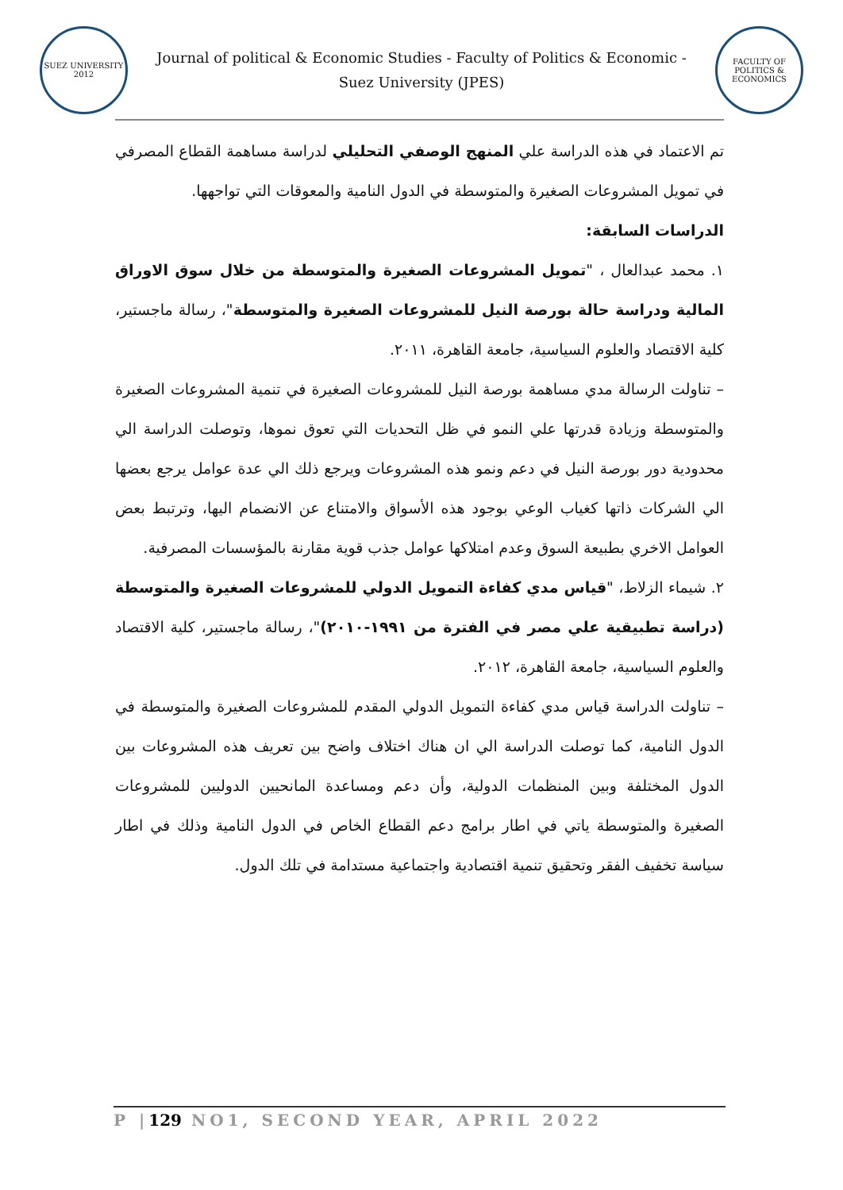SUEZ UNIVERSITY
2012
Journal of political & Economic Studies - Faculty of Politics & Economic -Suez University (JPES)
FACULTY OF POLITICS & ECONOMICS
تم الاعتماد في هذه الدراسة علي المنهج الوصفي التحليلي لدراسة مساهمة القطاع المصرفي في تمويل المشروعات الصغيرة والمتوسطة في الدول النامية والمعوقات التي تواجهها.
الدراسات السابقة:
١. محمد عبدالعال ، "تمويل المشروعات الصغيرة والمتوسطة من خلال سوق الاوراق المالية ودراسة حالة بورصة النيل للمشروعات الصغيرة والمتوسطة"، رسالة ماجستير، كلية الاقتصاد والعلوم السياسية، جامعة القاهرة، ٢٠١١.
– تناولت الرسالة مدي مساهمة بورصة النيل للمشروعات الصغيرة في تنمية المشروعات الصغيرة والمتوسطة وزيادة قدرتها علي النمو في ظل التحديات التي تعوق نموها، وتوصلت الدراسة الي محدودية دور بورصة النيل في دعم ونمو هذه المشروعات ويرجع ذلك الي عدة عوامل يرجع بعضها الي الشركات ذاتها كغياب الوعي بوجود هذه الأسواق والامتناع عن الانضمام اليها، وترتبط بعض العوامل الاخري بطبيعة السوق وعدم امتلاكها عوامل جذب قوية مقارنة بالمؤسسات المصرفية.
٢. شيماء الزلاط، "قياس مدي كفاءة التمويل الدولي للمشروعات الصغيرة والمتوسطة (دراسة تطبيقية علي مصر في الفترة من ١٩٩١-٢٠١٠)"، رسالة ماجستير، كلية الاقتصاد والعلوم السياسية، جامعة القاهرة، ٢٠١٢.
– تناولت الدراسة قياس مدي كفاءة التمويل الدولي المقدم للمشروعات الصغيرة والمتوسطة في الدول النامية، كما توصلت الدراسة الي ان هناك اختلاف واضح بين تعريف هذه المشروعات بين الدول المختلفة وبين المنظمات الدولية، وأن دعم ومساعدة المانحيين الدوليين للمشروعات الصغيرة والمتوسطة ياتي في اطار برامج دعم القطاع الخاص في الدول النامية وذلك في اطار سياسة تخفيف الفقر وتحقيق تنمية اقتصادية واجتماعية مستدامة في تلك الدول.
P |129 NO1, SECOND YEAR, APRIL 2022